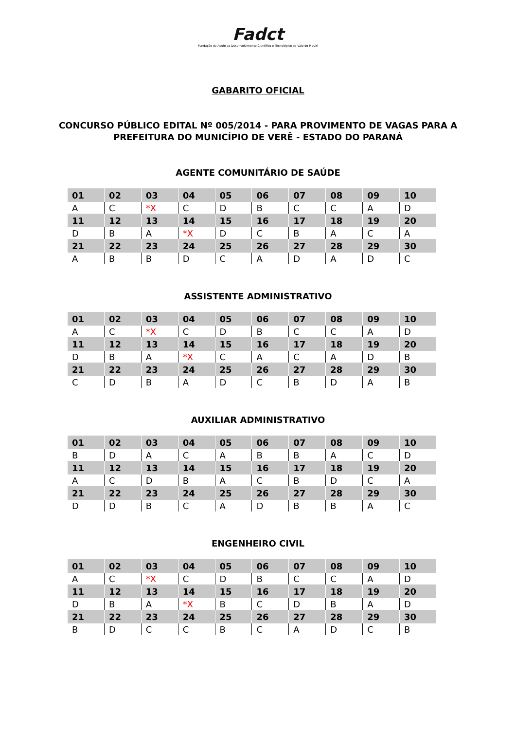Fadct
Fundação de Apoio ao Desenvolvimento Científico e Tecnológico do Vale do Piquiri
GABARITO OFICIAL
CONCURSO PÚBLICO EDITAL Nº 005/2014 - PARA PROVIMENTO DE VAGAS PARA A
PREFEITURA DO MUNICÍPIO DE VERÊ - ESTADO DO PARANÁ
AGENTE COMUNITÁRIO DE SAÚDE
| 01 | 02 | 03 | 04 | 05 | 06 | 07 | 08 | 09 | 10 |
| A | C | *X | C | D | B | C | C | A | D |
| 11 | 12 | 13 | 14 | 15 | 16 | 17 | 18 | 19 | 20 |
| D | B | A | *X | D | C | B | A | C | A |
| 21 | 22 | 23 | 24 | 25 | 26 | 27 | 28 | 29 | 30 |
| A | B | B | D | C | A | D | A | D | C |
ASSISTENTE ADMINISTRATIVO
| 01 | 02 | 03 | 04 | 05 | 06 | 07 | 08 | 09 | 10 |
| A | C | *X | C | D | B | C | C | A | D |
| 11 | 12 | 13 | 14 | 15 | 16 | 17 | 18 | 19 | 20 |
| D | B | A | *X | C | A | C | A | D | B |
| 21 | 22 | 23 | 24 | 25 | 26 | 27 | 28 | 29 | 30 |
| C | D | B | A | D | C | B | D | A | B |
AUXILIAR ADMINISTRATIVO
| 01 | 02 | 03 | 04 | 05 | 06 | 07 | 08 | 09 | 10 |
| B | D | A | C | A | B | B | A | C | D |
| 11 | 12 | 13 | 14 | 15 | 16 | 17 | 18 | 19 | 20 |
| A | C | D | B | A | C | B | D | C | A |
| 21 | 22 | 23 | 24 | 25 | 26 | 27 | 28 | 29 | 30 |
| D | D | B | C | A | D | B | B | A | C |
ENGENHEIRO CIVIL
| 01 | 02 | 03 | 04 | 05 | 06 | 07 | 08 | 09 | 10 |
| A | C | *X | C | D | B | C | C | A | D |
| 11 | 12 | 13 | 14 | 15 | 16 | 17 | 18 | 19 | 20 |
| D | B | A | *X | B | C | D | B | A | D |
| 21 | 22 | 23 | 24 | 25 | 26 | 27 | 28 | 29 | 30 |
| B | D | C | C | B | C | A | D | C | B |